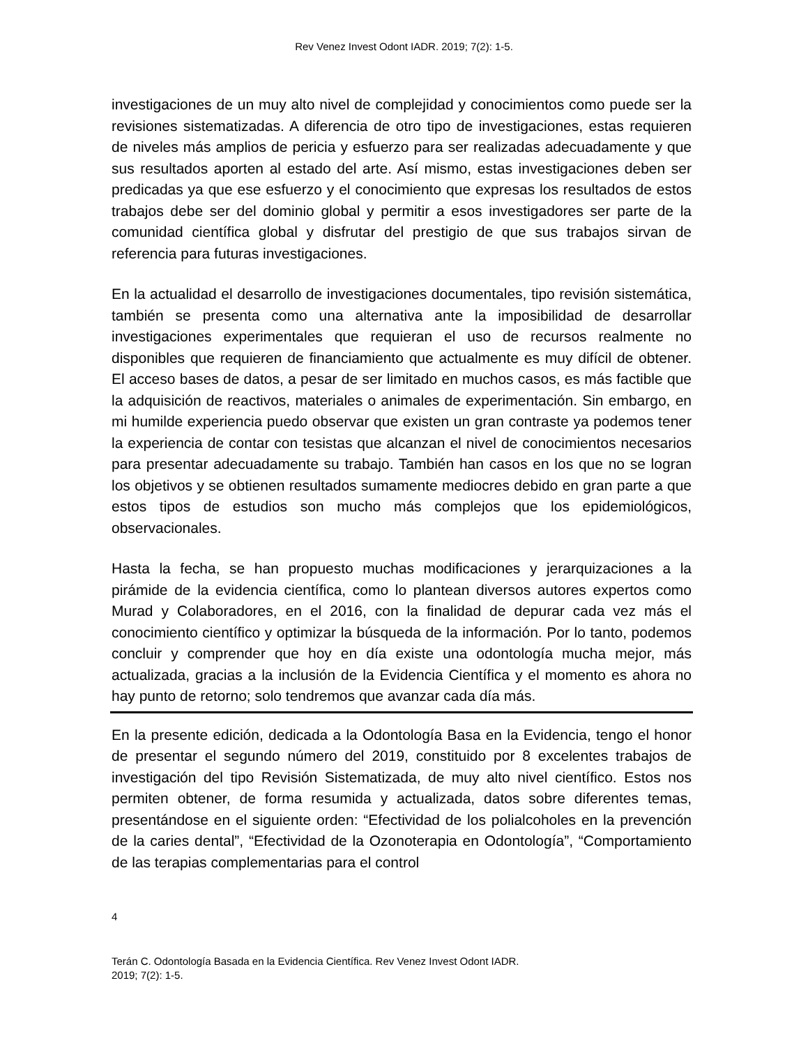Rev Venez Invest Odont IADR. 2019; 7(2): 1-5.
investigaciones de un muy alto nivel de complejidad y conocimientos como puede ser la revisiones sistematizadas. A diferencia de otro tipo de investigaciones, estas requieren de niveles más amplios de pericia y esfuerzo para ser realizadas adecuadamente y que sus resultados aporten al estado del arte. Así mismo, estas investigaciones deben ser predicadas ya que ese esfuerzo y el conocimiento que expresas los resultados de estos trabajos debe ser del dominio global y permitir a esos investigadores ser parte de la comunidad científica global y disfrutar del prestigio de que sus trabajos sirvan de referencia para futuras investigaciones.
En la actualidad el desarrollo de investigaciones documentales, tipo revisión sistemática, también se presenta como una alternativa ante la imposibilidad de desarrollar investigaciones experimentales que requieran el uso de recursos realmente no disponibles que requieren de financiamiento que actualmente es muy difícil de obtener. El acceso bases de datos, a pesar de ser limitado en muchos casos, es más factible que la adquisición de reactivos, materiales o animales de experimentación. Sin embargo, en mi humilde experiencia puedo observar que existen un gran contraste ya podemos tener la experiencia de contar con tesistas que alcanzan el nivel de conocimientos necesarios para presentar adecuadamente su trabajo. También han casos en los que no se logran los objetivos y se obtienen resultados sumamente mediocres debido en gran parte a que estos tipos de estudios son mucho más complejos que los epidemiológicos, observacionales.
Hasta la fecha, se han propuesto muchas modificaciones y jerarquizaciones a la pirámide de la evidencia científica, como lo plantean diversos autores expertos como Murad y Colaboradores, en el 2016, con la finalidad de depurar cada vez más el conocimiento científico y optimizar la búsqueda de la información. Por lo tanto, podemos concluir y comprender que hoy en día existe una odontología mucha mejor, más actualizada, gracias a la inclusión de la Evidencia Científica y el momento es ahora no hay punto de retorno; solo tendremos que avanzar cada día más.
En la presente edición, dedicada a la Odontología Basa en la Evidencia, tengo el honor de presentar el segundo número del 2019, constituido por 8 excelentes trabajos de investigación del tipo Revisión Sistematizada, de muy alto nivel científico. Estos nos permiten obtener, de forma resumida y actualizada, datos sobre diferentes temas, presentándose en el siguiente orden: “Efectividad de los polialcoholes en la prevención de la caries dental”, “Efectividad de la Ozonoterapia en Odontología”, “Comportamiento de las terapias complementarias para el control
4
Terán C. Odontología Basada en la Evidencia Científica. Rev Venez Invest Odont IADR.
2019; 7(2): 1-5.